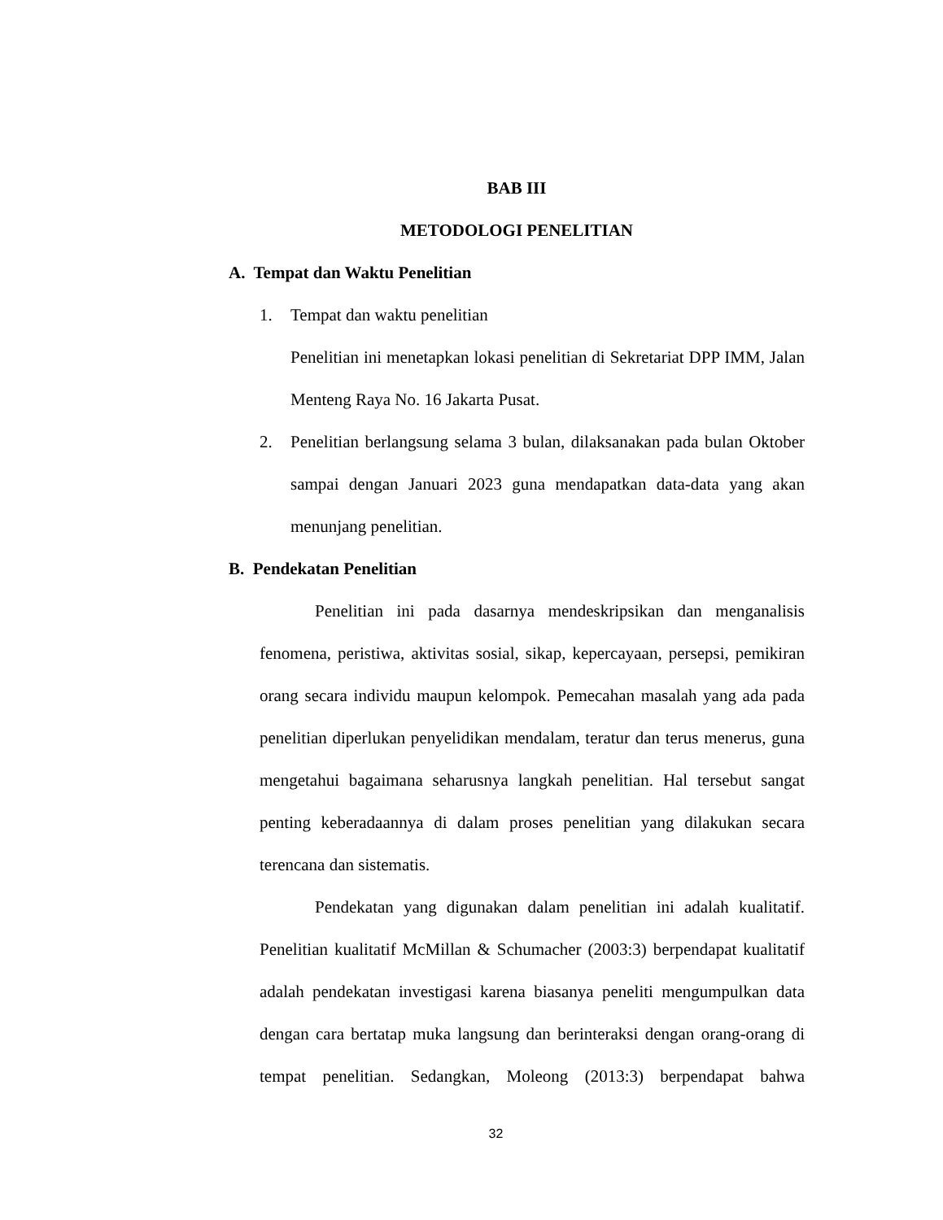BAB III
METODOLOGI PENELITIAN
A. Tempat dan Waktu Penelitian
1. Tempat dan waktu penelitian
Penelitian ini menetapkan lokasi penelitian di Sekretariat DPP IMM, Jalan Menteng Raya No. 16 Jakarta Pusat.
2. Penelitian berlangsung selama 3 bulan, dilaksanakan pada bulan Oktober sampai dengan Januari 2023 guna mendapatkan data-data yang akan menunjang penelitian.
B. Pendekatan Penelitian
Penelitian ini pada dasarnya mendeskripsikan dan menganalisis fenomena, peristiwa, aktivitas sosial, sikap, kepercayaan, persepsi, pemikiran orang secara individu maupun kelompok. Pemecahan masalah yang ada pada penelitian diperlukan penyelidikan mendalam, teratur dan terus menerus, guna mengetahui bagaimana seharusnya langkah penelitian. Hal tersebut sangat penting keberadaannya di dalam proses penelitian yang dilakukan secara terencana dan sistematis.
Pendekatan yang digunakan dalam penelitian ini adalah kualitatif. Penelitian kualitatif McMillan & Schumacher (2003:3) berpendapat kualitatif adalah pendekatan investigasi karena biasanya peneliti mengumpulkan data dengan cara bertatap muka langsung dan berinteraksi dengan orang-orang di tempat penelitian. Sedangkan, Moleong (2013:3) berpendapat bahwa
32